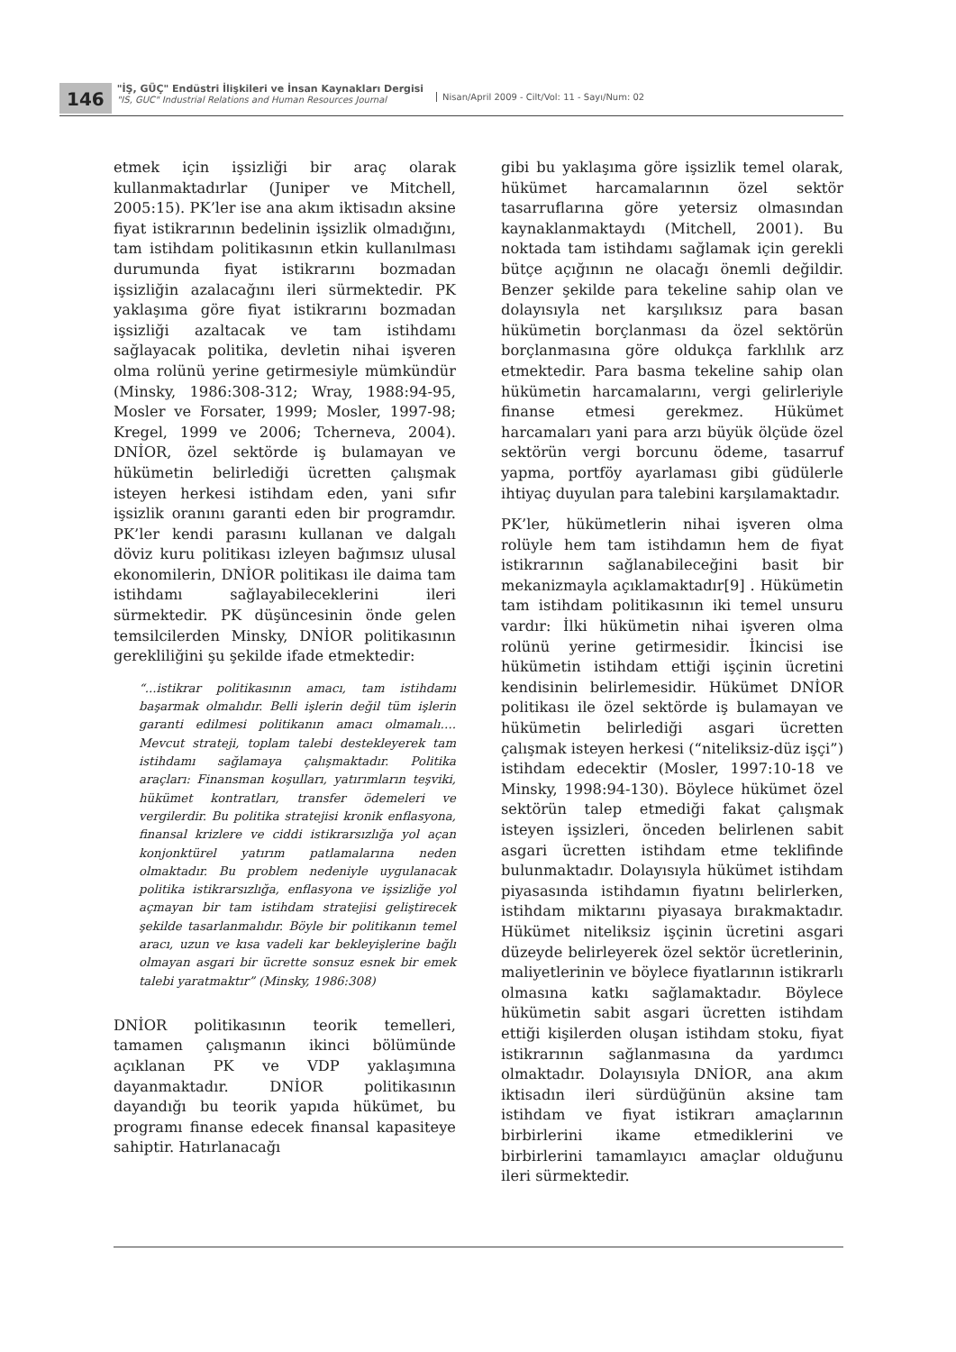146
"İŞ, GÜÇ" Endüstri İlişkileri ve İnsan Kaynakları Dergisi
"IS, GUC" Industrial Relations and Human Resources Journal
Nisan/April 2009 - Cilt/Vol: 11 - Sayı/Num: 02
etmek için işsizliği bir araç olarak kullanmaktadırlar (Juniper ve Mitchell, 2005:15). PK’ler ise ana akım iktisadın aksine fiyat istikrarının bedelinin işsizlik olmadığını, tam istihdam politikasının etkin kullanılması durumunda fiyat istikrarını bozmadan işsizliğin azalacağını ileri sürmektedir. PK yaklaşıma göre fiyat istikrarını bozmadan işsizliği azaltacak ve tam istihdamı sağlayacak politika, devletin nihai işveren olma rolünü yerine getirmesiyle mümkündür (Minsky, 1986:308-312; Wray, 1988:94-95, Mosler ve Forsater, 1999; Mosler, 1997-98; Kregel, 1999 ve 2006; Tcherneva, 2004). DNİOR, özel sektörde iş bulamayan ve hükümetin belirlediği ücretten çalışmak isteyen herkesi istihdam eden, yani sıfır işsizlik oranını garanti eden bir programdır. PK’ler kendi parasını kullanan ve dalgalı döviz kuru politikası izleyen bağımsız ulusal ekonomilerin, DNİOR politikası ile daima tam istihdamı sağlayabileceklerini ileri sürmektedir. PK düşüncesinin önde gelen temsilcilerden Minsky, DNİOR politikasının gerekliliğini şu şekilde ifade etmektedir:
“...istikrar politikasının amacı, tam istihdamı başarmak olmalıdır. Belli işlerin değil tüm işlerin garanti edilmesi politikanın amacı olmamalı…. Mevcut strateji, toplam talebi destekleyerek tam istihdamı sağlamaya çalışmaktadır. Politika araçları: Finansman koşulları, yatırımların teşviki, hükümet kontratları, transfer ödemeleri ve vergilerdir. Bu politika stratejisi kronik enflasyona, finansal krizlere ve ciddi istikrarsızlığa yol açan konjonktürel yatırım patlamalarına neden olmaktadır. Bu problem nedeniyle uygulanacak politika istikrarsızlığa, enflasyona ve işsizliğe yol açmayan bir tam istihdam stratejisi geliştirecek şekilde tasarlanmalıdır. Böyle bir politikanın temel aracı, uzun ve kısa vadeli kar bekleyişlerine bağlı olmayan asgari bir ücrette sonsuz esnek bir emek talebi yaratmaktır” (Minsky, 1986:308)
DNİOR politikasının teorik temelleri, tamamen çalışmanın ikinci bölümünde açıklanan PK ve VDP yaklaşımına dayanmaktadır. DNİOR politikasının dayandığı bu teorik yapıda hükümet, bu programı finanse edecek finansal kapasiteye sahiptir. Hatırlanacağı
gibi bu yaklaşıma göre işsizlik temel olarak, hükümet harcamalarının özel sektör tasarruflarına göre yetersiz olmasından kaynaklanmaktaydı (Mitchell, 2001). Bu noktada tam istihdamı sağlamak için gerekli bütçe açığının ne olacağı önemli değildir. Benzer şekilde para tekeline sahip olan ve dolayısıyla net karşılıksız para basan hükümetin borçlanması da özel sektörün borçlanmasına göre oldukça farklılık arz etmektedir. Para basma tekeline sahip olan hükümetin harcamalarını, vergi gelirleriyle finanse etmesi gerekmez. Hükümet harcamaları yani para arzı büyük ölçüde özel sektörün vergi borcunu ödeme, tasarruf yapma, portföy ayarlaması gibi güdülerle ihtiyaç duyulan para talebini karşılamaktadır.
PK’ler, hükümetlerin nihai işveren olma rolüyle hem tam istihdamın hem de fiyat istikrarının sağlanabileceğini basit bir mekanizmayla açıklamaktadır[9] . Hükümetin tam istihdam politikasının iki temel unsuru vardır: İlki hükümetin nihai işveren olma rolünü yerine getirmesidir. İkincisi ise hükümetin istihdam ettiği işçinin ücretini kendisinin belirlemesidir. Hükümet DNİOR politikası ile özel sektörde iş bulamayan ve hükümetin belirlediği asgari ücretten çalışmak isteyen herkesi (“niteliksiz-düz işçi”) istihdam edecektir (Mosler, 1997:10-18 ve Minsky, 1998:94-130). Böylece hükümet özel sektörün talep etmediği fakat çalışmak isteyen işsizleri, önceden belirlenen sabit asgari ücretten istihdam etme teklifinde bulunmaktadır. Dolayısıyla hükümet istihdam piyasasında istihdamın fiyatını belirlerken, istihdam miktarını piyasaya bırakmaktadır. Hükümet niteliksiz işçinin ücretini asgari düzeyde belirleyerek özel sektör ücretlerinin, maliyetlerinin ve böylece fiyatlarının istikrarlı olmasına katkı sağlamaktadır. Böylece hükümetin sabit asgari ücretten istihdam ettiği kişilerden oluşan istihdam stoku, fiyat istikrarının sağlanmasına da yardımcı olmaktadır. Dolayısıyla DNİOR, ana akım iktisadın ileri sürdüğünün aksine tam istihdam ve fiyat istikrarı amaçlarının birbirlerini ikame etmediklerini ve birbirlerini tamamlayıcı amaçlar olduğunu ileri sürmektedir.